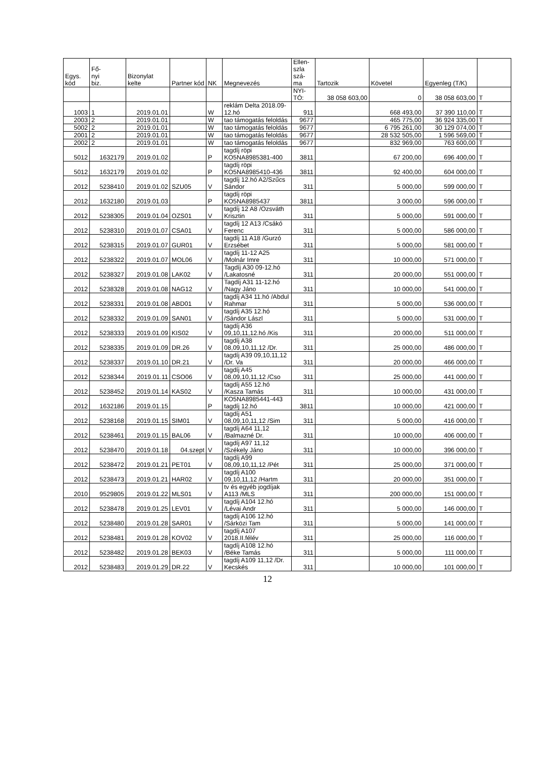| Egys. kód | Fő- nyi biz. | Bizonylat kelte | Partner kód | NK | Megnevezés | Ellen- szla szá- ma | Tartozik | Követel | Egyenleg (T/K) | |
| --- | --- | --- | --- | --- | --- | --- | --- | --- | --- | --- |
| | | | | | | NYI- TÓ: | 38 058 603,00 | 0 | 38 058 603,00 | T |
| 1003 | 1 | 2019.01.01 | | W | reklám Delta 2018.09-12.hó | 911 | | 668 493,00 | 37 390 110,00 | T |
| 2003 | 2 | 2019.01.01 | | W | tao támogatás feloldás | 9677 | | 465 775,00 | 36 924 335,00 | T |
| 5002 | 2 | 2019.01.01 | | W | tao támogatás feloldás | 9677 | | 6 795 261,00 | 30 129 074,00 | T |
| 2001 | 2 | 2019.01.01 | | W | tao támogatás feloldás | 9677 | | 28 532 505,00 | 1 596 569,00 | T |
| 2002 | 2 | 2019.01.01 | | W | tao támogatás feloldás | 9677 | | 832 969,00 | 763 600,00 | T |
| 5012 | 1632179 | 2019.01.02 | | P | tagdíj röpi KO5NA8985381-400 | 3811 | | 67 200,00 | 696 400,00 | T |
| 5012 | 1632179 | 2019.01.02 | | P | tagdíj röpi KO5NA8985410-436 | 3811 | | 92 400,00 | 604 000,00 | T |
| 2012 | 5238410 | 2019.01.02 | SZU05 | V | tagdíj 12.hó A2/Szűcs Sándor | 311 | | 5 000,00 | 599 000,00 | T |
| 2012 | 1632180 | 2019.01.03 | | P | tagdíj röpi KO5NA8985437 | 3811 | | 3 000,00 | 596 000,00 | T |
| 2012 | 5238305 | 2019.01.04 | OZS01 | V | tagdíj 12 A8 /Ozsváth Krisztin | 311 | | 5 000,00 | 591 000,00 | T |
| 2012 | 5238310 | 2019.01.07 | CSA01 | V | tagdíj 12 A13 /Csákó Ferenc | 311 | | 5 000,00 | 586 000,00 | T |
| 2012 | 5238315 | 2019.01.07 | GUR01 | V | tagdíj 11 A18 /Gurzó Erzsébet | 311 | | 5 000,00 | 581 000,00 | T |
| 2012 | 5238322 | 2019.01.07 | MOL06 | V | tagdíj 11-12 A25 /Molnár Imre | 311 | | 10 000,00 | 571 000,00 | T |
| 2012 | 5238327 | 2019.01.08 | LAK02 | V | Tagdíj A30 09-12.hó /Lakatosné | 311 | | 20 000,00 | 551 000,00 | T |
| 2012 | 5238328 | 2019.01.08 | NAG12 | V | Tagdíj A31 11-12.hó /Nagy Jáno | 311 | | 10 000,00 | 541 000,00 | T |
| 2012 | 5238331 | 2019.01.08 | ABD01 | V | tagdíj A34 11.hó /Abdul Rahmar | 311 | | 5 000,00 | 536 000,00 | T |
| 2012 | 5238332 | 2019.01.09 | SAN01 | V | tagdíj A35 12.hó /Sándor Lászl | 311 | | 5 000,00 | 531 000,00 | T |
| 2012 | 5238333 | 2019.01.09 | KIS02 | V | tagdíj A36 09,10,11,12.hó /Kis | 311 | | 20 000,00 | 511 000,00 | T |
| 2012 | 5238335 | 2019.01.09 | DR.26 | V | tagdíj A38 08,09,10,11,12 /Dr. | 311 | | 25 000,00 | 486 000,00 | T |
| 2012 | 5238337 | 2019.01.10 | DR.21 | V | tagdíj A39 09,10,11,12 /Dr. Va | 311 | | 20 000,00 | 466 000,00 | T |
| 2012 | 5238344 | 2019.01.11 | CSO06 | V | tagdíj A45 08,09,10,11,12 /Cso | 311 | | 25 000,00 | 441 000,00 | T |
| 2012 | 5238452 | 2019.01.14 | KAS02 | V | tagdíj A55 12.hó /Kasza Tamás | 311 | | 10 000,00 | 431 000,00 | T |
| 2012 | 1632186 | 2019.01.15 | | P | KO5NA8985441-443 tagdíj 12.hó | 3811 | | 10 000,00 | 421 000,00 | T |
| 2012 | 5238168 | 2019.01.15 | SIM01 | V | tagdíj A51 08,09,10,11,12 /Sim | 311 | | 5 000,00 | 416 000,00 | T |
| 2012 | 5238461 | 2019.01.15 | BAL06 | V | tagdíj A64 11,12 /Balmazné Dr. | 311 | | 10 000,00 | 406 000,00 | T |
| 2012 | 5238470 | 2019.01.18 | 04.szept | V | tagdíj A97 11,12 /Székely Jáno | 311 | | 10 000,00 | 396 000,00 | T |
| 2012 | 5238472 | 2019.01.21 | PET01 | V | tagdíj A99 08,09,10,11,12 /Pét | 311 | | 25 000,00 | 371 000,00 | T |
| 2012 | 5238473 | 2019.01.21 | HAR02 | V | tagdíj A100 09,10,11,12 /Hartm | 311 | | 20 000,00 | 351 000,00 | T |
| 2010 | 9529805 | 2019.01.22 | MLS01 | V | tv és egyéb jogdíjak A113 /MLS | 311 | | 200 000,00 | 151 000,00 | T |
| 2012 | 5238478 | 2019.01.25 | LEV01 | V | tagdíj A104 12.hó /Lévai Andr | 311 | | 5 000,00 | 146 000,00 | T |
| 2012 | 5238480 | 2019.01.28 | SAR01 | V | tagdíj A106 12.hó /Sárközi Tam | 311 | | 5 000,00 | 141 000,00 | T |
| 2012 | 5238481 | 2019.01.28 | KOV02 | V | tagdíj A107 2018.II.félév | 311 | | 25 000,00 | 116 000,00 | T |
| 2012 | 5238482 | 2019.01.28 | BEK03 | V | tagdíj A108 12.hó /Béke Tamás | 311 | | 5 000,00 | 111 000,00 | T |
| 2012 | 5238483 | 2019.01.29 | DR.22 | V | tagdíj A109 11,12 /Dr. Kecskés | 311 | | 10 000,00 | 101 000,00 | T |
12